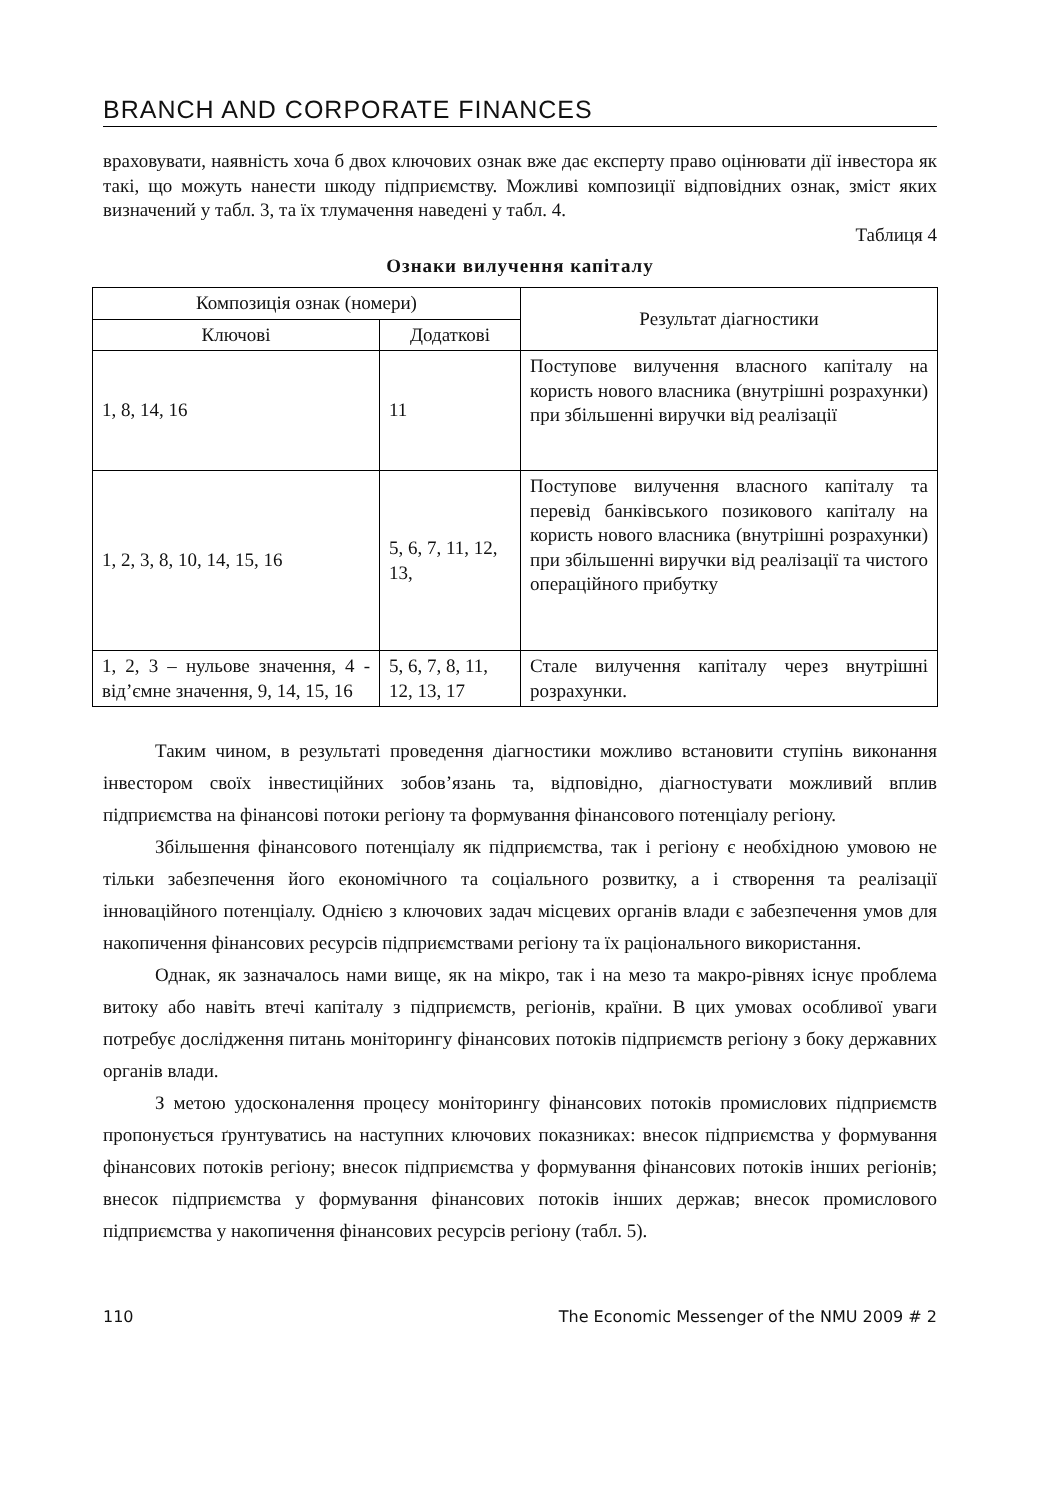BRANCH AND CORPORATE FINANCES
враховувати, наявність хоча б двох ключових ознак вже дає експерту право оцінювати дії інвестора як такі, що можуть нанести шкоду підприємству. Можливі композиції відповідних ознак, зміст яких визначений у табл. 3, та їх тлумачення наведені у табл. 4.
Таблиця 4
Ознаки вилучення капіталу
| Композиція ознак (номери) | | Результат діагностики |
| --- | --- | --- |
| Ключові | Додаткові | |
| 1, 8, 14, 16 | 11 | Поступове вилучення власного капіталу на користь нового власника (внутрішні розрахунки) при збільшенні виручки від реалізації |
| 1, 2, 3, 8, 10, 14, 15, 16 | 5, 6, 7, 11, 12, 13, | Поступове вилучення власного капіталу та перевід банківського позикового капіталу на користь нового власника (внутрішні розрахунки) при збільшенні виручки від реалізації та чистого операційного прибутку |
| 1, 2, 3 – нульове значення, 4 - від’ємне значення, 9, 14, 15, 16 | 5, 6, 7, 8, 11, 12, 13, 17 | Стале вилучення капіталу через внутрішні розрахунки. |
Таким чином, в результаті проведення діагностики можливо встановити ступінь виконання інвестором своїх інвестиційних зобов’язань та, відповідно, діагностувати можливий вплив підприємства на фінансові потоки регіону та формування фінансового потенціалу регіону.
Збільшення фінансового потенціалу як підприємства, так і регіону є необхідною умовою не тільки забезпечення його економічного та соціального розвитку, а і створення та реалізації інноваційного потенціалу. Однією з ключових задач місцевих органів влади є забезпечення умов для накопичення фінансових ресурсів підприємствами регіону та їх раціонального використання.
Однак, як зазначалось нами вище, як на мікро, так і на мезо та макро-рівнях існує проблема витоку або навіть втечі капіталу з підприємств, регіонів, країни. В цих умовах особливої уваги потребує дослідження питань моніторингу фінансових потоків підприємств регіону з боку державних органів влади.
З метою удосконалення процесу моніторингу фінансових потоків промислових підприємств пропонується ґрунтуватись на наступних ключових показниках: внесок підприємства у формування фінансових потоків регіону; внесок підприємства у формування фінансових потоків інших регіонів; внесок підприємства у формування фінансових потоків інших держав; внесок промислового підприємства у накопичення фінансових ресурсів регіону (табл. 5).
110 The Economic Messenger of the NMU 2009 # 2